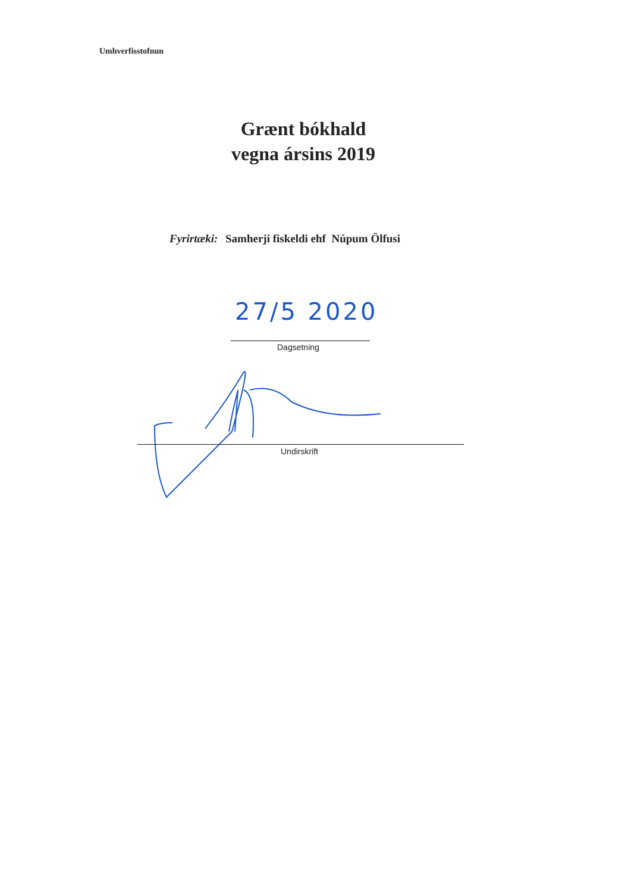Umhverfisstofnun
Grænt bókhald
vegna ársins 2019
Fyrirtæki: Samherji fiskeldi ehf Núpum Ölfusi
27/5 2020
Dagsetning
Undirskrift